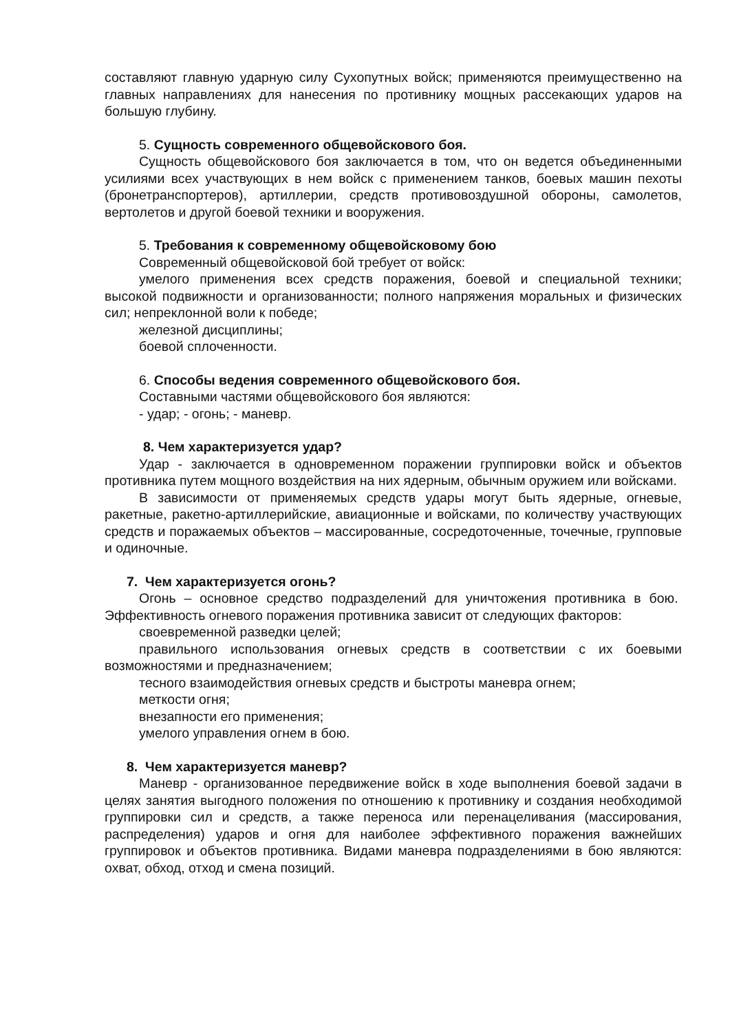составляют главную ударную силу Сухопутных войск; применяются преимущественно на главных направлениях для нанесения по противнику мощных рассекающих ударов на большую глубину.
5. Сущность современного общевойскового боя.
Сущность общевойскового боя заключается в том, что он ведется объединенными усилиями всех участвующих в нем войск с применением танков, боевых машин пехоты (бронетранспортеров), артиллерии, средств противовоздушной обороны, самолетов, вертолетов и другой боевой техники и вооружения.
5. Требования к современному общевойсковому бою
Современный общевойсковой бой требует от войск:
умелого применения всех средств поражения, боевой и специальной техники; высокой подвижности и организованности; полного напряжения моральных и физических сил; непреклонной воли к победе;
железной дисциплины;
боевой сплоченности.
6. Способы ведения современного общевойскового боя.
Составными частями общевойскового боя являются:
- удар; - огонь; - маневр.
8. Чем характеризуется удар?
Удар - заключается в одновременном поражении группировки войск и объектов противника путем мощного воздействия на них ядерным, обычным оружием или войсками.
В зависимости от применяемых средств удары могут быть ядерные, огневые, ракетные, ракетно-артиллерийские, авиационные и войсками, по количеству участвующих средств и поражаемых объектов – массированные, сосредоточенные, точечные, групповые и одиночные.
7. Чем характеризуется огонь?
Огонь – основное средство подразделений для уничтожения противника в бою. Эффективность огневого поражения противника зависит от следующих факторов:
своевременной разведки целей;
правильного использования огневых средств в соответствии с их боевыми возможностями и предназначением;
тесного взаимодействия огневых средств и быстроты маневра огнем;
меткости огня;
внезапности его применения;
умелого управления огнем в бою.
8. Чем характеризуется маневр?
Маневр - организованное передвижение войск в ходе выполнения боевой задачи в целях занятия выгодного положения по отношению к противнику и создания необходимой группировки сил и средств, а также переноса или перенацеливания (массирования, распределения) ударов и огня для наиболее эффективного поражения важнейших группировок и объектов противника. Видами маневра подразделениями в бою являются: охват, обход, отход и смена позиций.